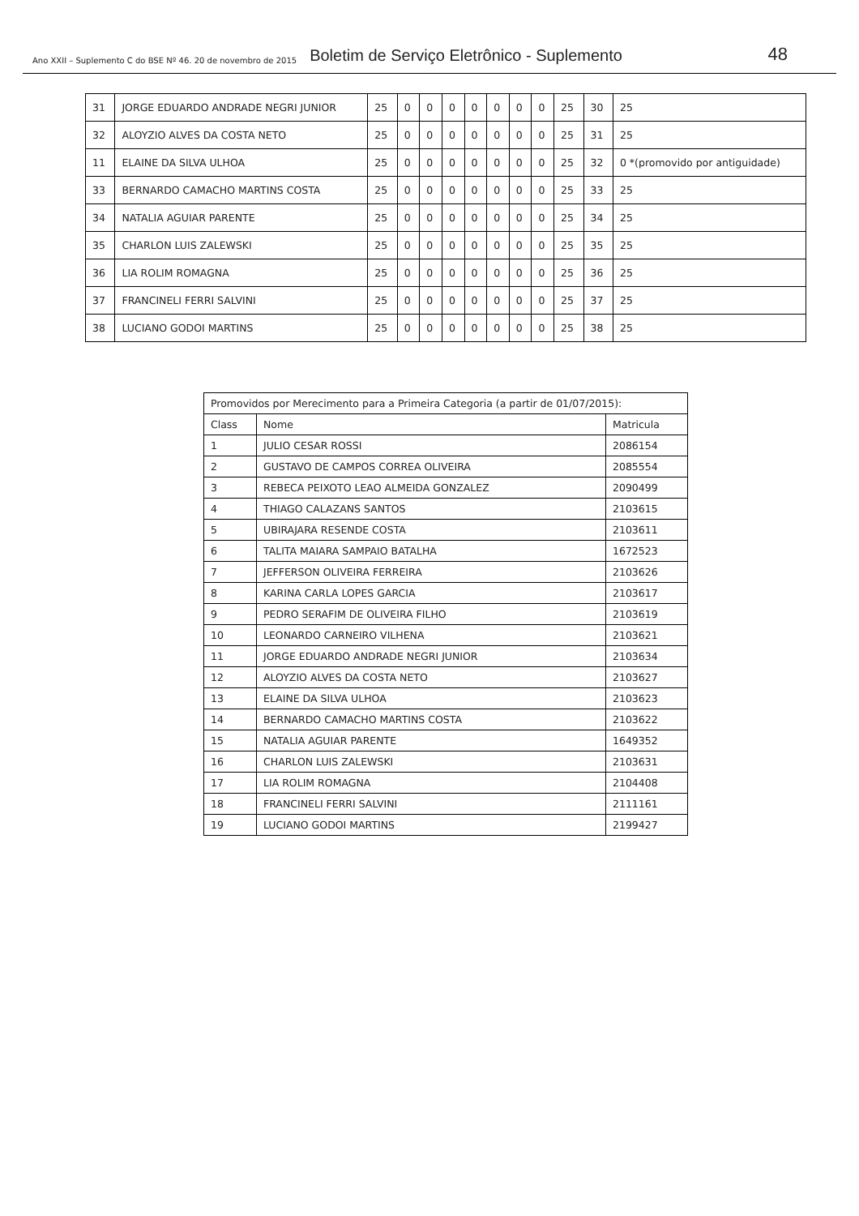Ano XXII – Suplemento C do BSE Nº 46. 20 de novembro de 2015 Boletim de Serviço Eletrônico - Suplemento 48
| 31 | JORGE EDUARDO ANDRADE NEGRI JUNIOR | 25 | 0 | 0 | 0 | 0 | 0 | 0 | 0 | 25 | 30 | 25 |
| 32 | ALOYZIO ALVES DA COSTA NETO | 25 | 0 | 0 | 0 | 0 | 0 | 0 | 0 | 25 | 31 | 25 |
| 11 | ELAINE DA SILVA ULHOA | 25 | 0 | 0 | 0 | 0 | 0 | 0 | 0 | 25 | 32 | 0 *(promovido por antiguidade) |
| 33 | BERNARDO CAMACHO MARTINS COSTA | 25 | 0 | 0 | 0 | 0 | 0 | 0 | 0 | 25 | 33 | 25 |
| 34 | NATALIA AGUIAR PARENTE | 25 | 0 | 0 | 0 | 0 | 0 | 0 | 0 | 25 | 34 | 25 |
| 35 | CHARLON LUIS ZALEWSKI | 25 | 0 | 0 | 0 | 0 | 0 | 0 | 0 | 25 | 35 | 25 |
| 36 | LIA ROLIM ROMAGNA | 25 | 0 | 0 | 0 | 0 | 0 | 0 | 0 | 25 | 36 | 25 |
| 37 | FRANCINELI FERRI SALVINI | 25 | 0 | 0 | 0 | 0 | 0 | 0 | 0 | 25 | 37 | 25 |
| 38 | LUCIANO GODOI MARTINS | 25 | 0 | 0 | 0 | 0 | 0 | 0 | 0 | 25 | 38 | 25 |
| Promovidos por Merecimento para a Primeira Categoria (a partir de 01/07/2015): | | |
| --- | --- | --- |
| Class | Nome | Matricula |
| 1 | JULIO CESAR ROSSI | 2086154 |
| 2 | GUSTAVO DE CAMPOS CORREA OLIVEIRA | 2085554 |
| 3 | REBECA PEIXOTO LEAO ALMEIDA GONZALEZ | 2090499 |
| 4 | THIAGO CALAZANS SANTOS | 2103615 |
| 5 | UBIRAJARA RESENDE COSTA | 2103611 |
| 6 | TALITA MAIARA SAMPAIO BATALHA | 1672523 |
| 7 | JEFFERSON OLIVEIRA FERREIRA | 2103626 |
| 8 | KARINA CARLA LOPES GARCIA | 2103617 |
| 9 | PEDRO SERAFIM DE OLIVEIRA FILHO | 2103619 |
| 10 | LEONARDO CARNEIRO VILHENA | 2103621 |
| 11 | JORGE EDUARDO ANDRADE NEGRI JUNIOR | 2103634 |
| 12 | ALOYZIO ALVES DA COSTA NETO | 2103627 |
| 13 | ELAINE DA SILVA ULHOA | 2103623 |
| 14 | BERNARDO CAMACHO MARTINS COSTA | 2103622 |
| 15 | NATALIA AGUIAR PARENTE | 1649352 |
| 16 | CHARLON LUIS ZALEWSKI | 2103631 |
| 17 | LIA ROLIM ROMAGNA | 2104408 |
| 18 | FRANCINELI FERRI SALVINI | 2111161 |
| 19 | LUCIANO GODOI MARTINS | 2199427 |